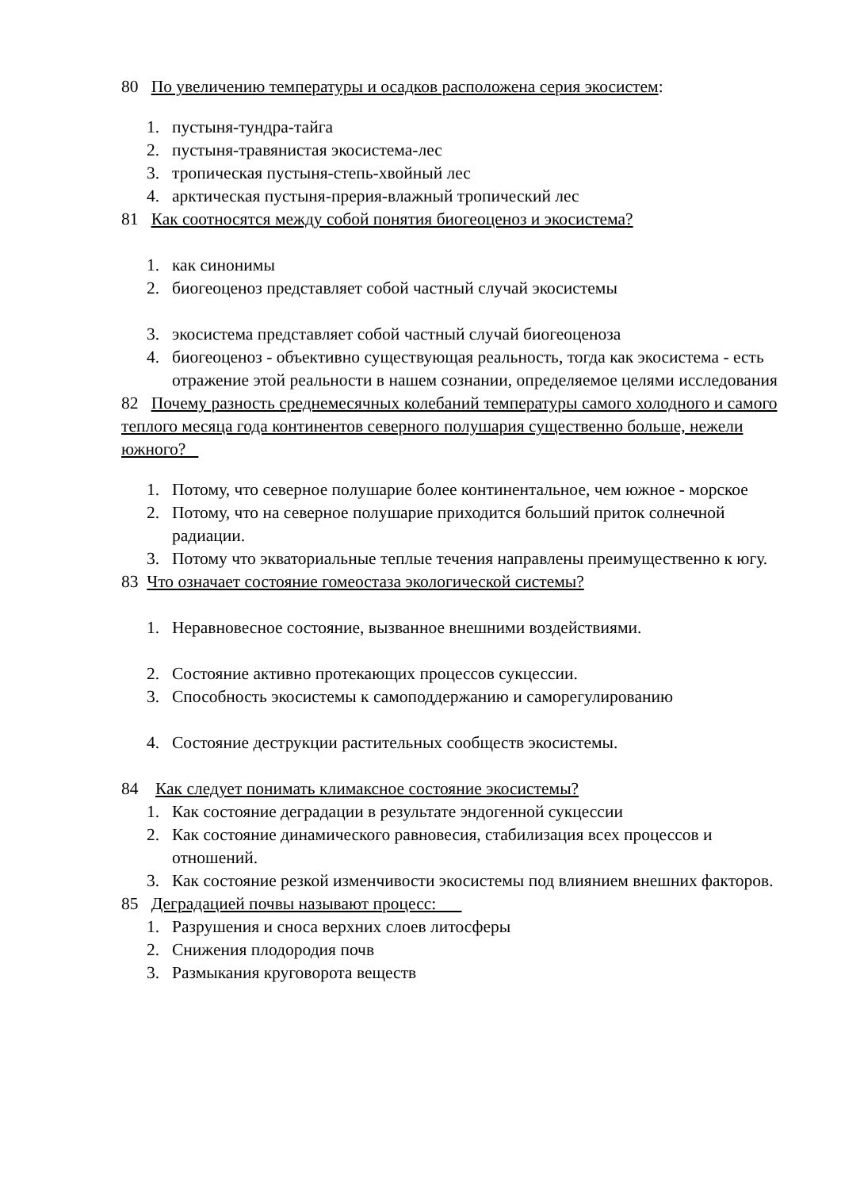80 По увеличению температуры и осадков расположена серия экосистем:
1. пустыня-тундра-тайга
2. пустыня-травянистая экосистема-лес
3. тропическая пустыня-степь-хвойный лес
4. арктическая пустыня-прерия-влажный тропический лес
81 Как соотносятся между собой понятия биогеоценоз и экосистема?
1. как синонимы
2. биогеоценоз представляет собой частный случай экосистемы
3. экосистема представляет собой частный случай биогеоценоза
4. биогеоценоз - объективно существующая реальность, тогда как экосистема - есть отражение этой реальности в нашем сознании, определяемое целями исследования
82 Почему разность среднемесячных колебаний температуры самого холодного и самого теплого месяца года континентов северного полушария существенно больше, нежели южного?
1. Потому, что северное полушарие более континентальное, чем южное - морское
2. Потому, что на северное полушарие приходится больший приток солнечной радиации.
3. Потому что экваториальные теплые течения направлены преимущественно к югу.
83 Что означает состояние гомеостаза экологической системы?
1. Неравновесное состояние, вызванное внешними воздействиями.
2. Состояние активно протекающих процессов сукцессии.
3. Способность экосистемы к самоподдержанию и саморегулированию
4. Состояние деструкции растительных сообществ экосистемы.
84 Как следует понимать климаксное состояние экосистемы?
1. Как состояние деградации в результате эндогенной сукцессии
2. Как состояние динамического равновесия, стабилизация всех процессов и отношений.
3. Как состояние резкой изменчивости экосистемы под влиянием внешних факторов.
85 Деградацией почвы называют процесс:
1. Разрушения и сноса верхних слоев литосферы
2. Снижения плодородия почв
3. Размыкания круговорота веществ